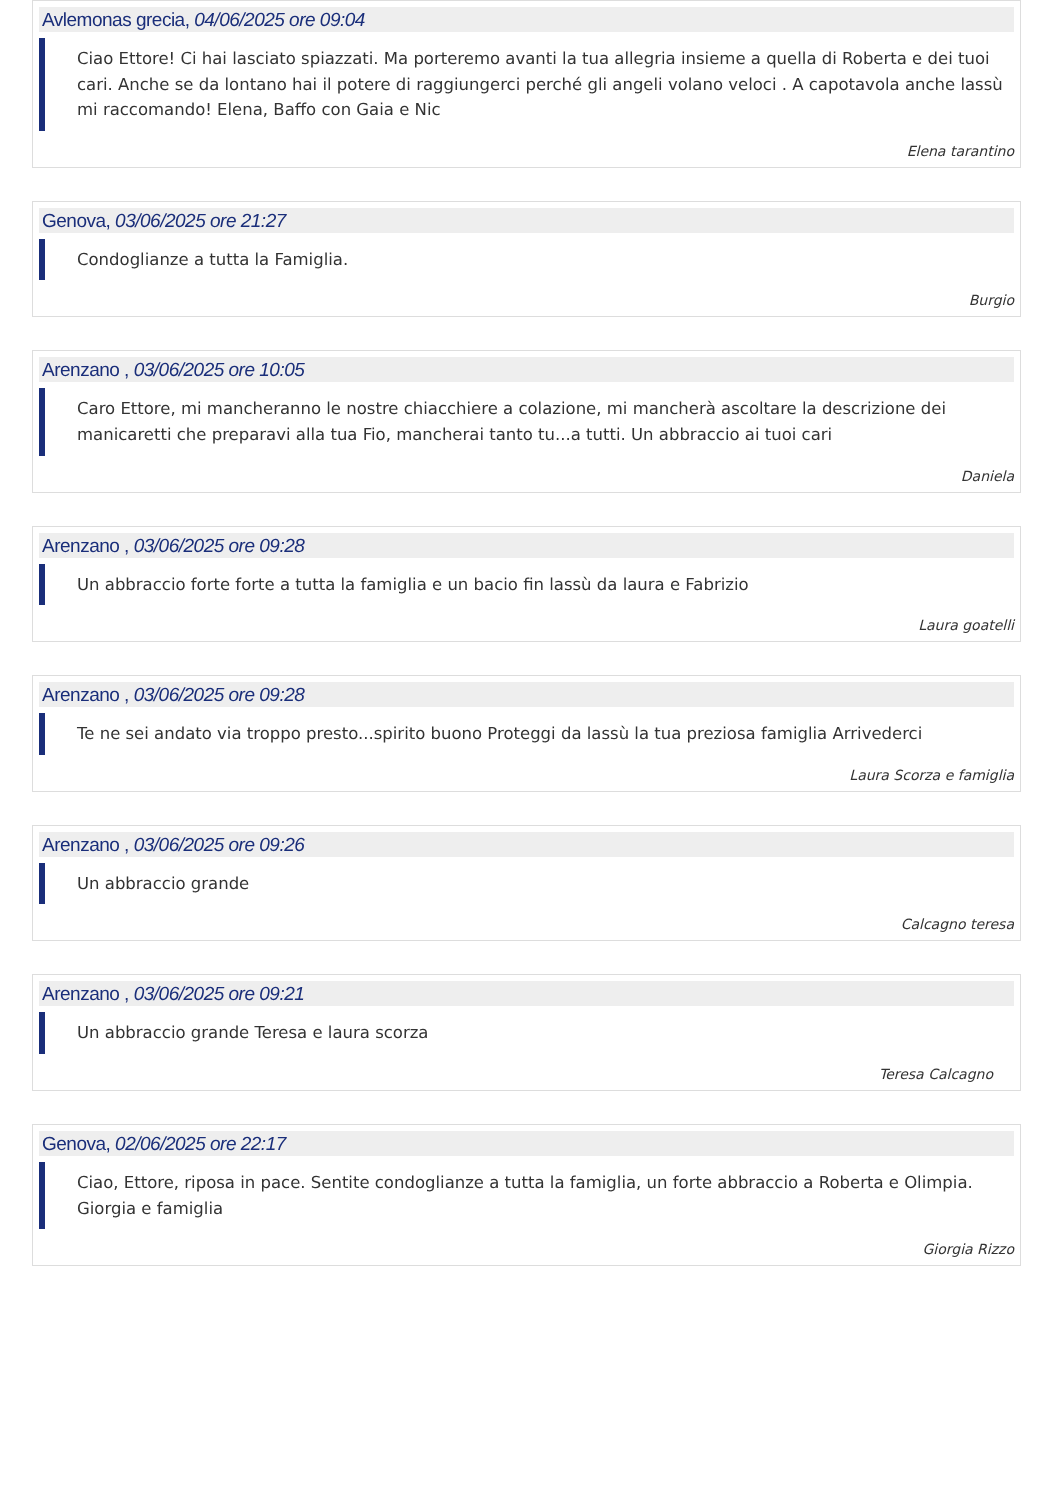Avlemonas grecia, 04/06/2025 ore 09:04
Ciao Ettore! Ci hai lasciato spiazzati. Ma porteremo avanti la tua allegria insieme a quella di Roberta e dei tuoi cari. Anche se da lontano hai il potere di raggiungerci perché gli angeli volano veloci . A capotavola anche lassù mi raccomando! Elena, Baffo con Gaia e Nic
Elena tarantino
Genova, 03/06/2025 ore 21:27
Condoglianze a tutta la Famiglia.
Burgio
Arenzano , 03/06/2025 ore 10:05
Caro Ettore, mi mancheranno le nostre chiacchiere a colazione, mi mancherà ascoltare la descrizione dei manicaretti che preparavi alla tua Fio, mancherai tanto tu...a tutti. Un abbraccio ai tuoi cari
Daniela
Arenzano , 03/06/2025 ore 09:28
Un abbraccio forte forte a tutta la famiglia e un bacio fin lassù da laura e Fabrizio
Laura goatelli
Arenzano , 03/06/2025 ore 09:28
Te ne sei andato via troppo presto...spirito buono Proteggi da lassù la tua preziosa famiglia Arrivederci
Laura Scorza e famiglia
Arenzano , 03/06/2025 ore 09:26
Un abbraccio grande
Calcagno teresa
Arenzano , 03/06/2025 ore 09:21
Un abbraccio grande Teresa e laura scorza
Teresa Calcagno
Genova, 02/06/2025 ore 22:17
Ciao, Ettore, riposa in pace. Sentite condoglianze a tutta la famiglia, un forte abbraccio a Roberta e Olimpia. Giorgia e famiglia
Giorgia Rizzo